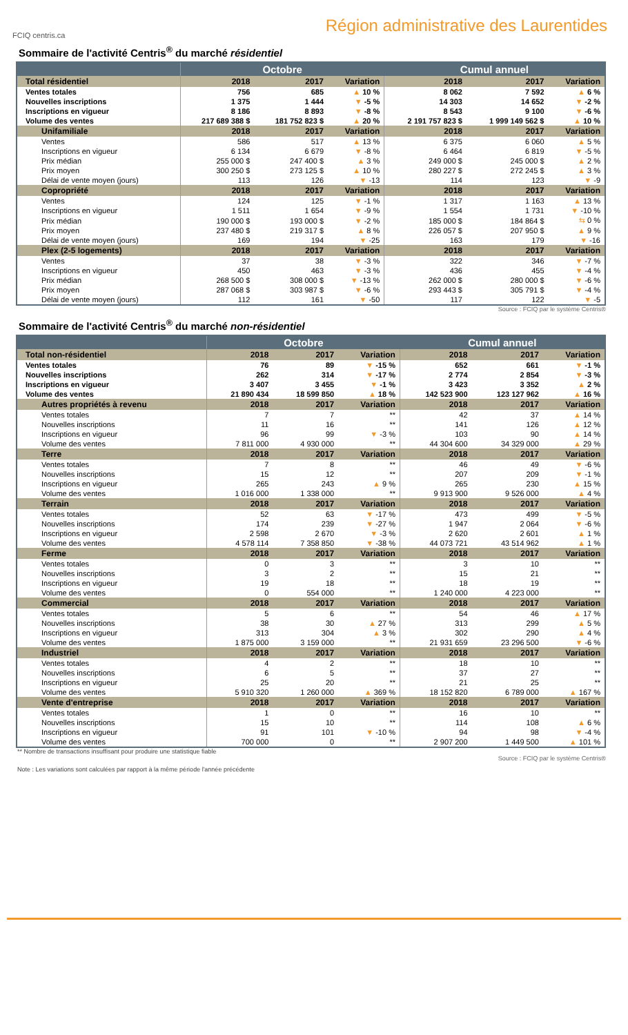FCIQ centris.ca
Région administrative des Laurentides
Sommaire de l'activité Centris<sup>®</sup> du marché résidentiel
| | Octobre | | | Cumul annuel | | |
| --- | --- | --- | --- | --- | --- | --- |
| Total résidentiel | 2018 | 2017 | Variation | 2018 | 2017 | Variation |
| Ventes totales | 756 | 685 | ▲ 10 % | 8 062 | 7 592 | ▲ 6 % |
| Nouvelles inscriptions | 1 375 | 1 444 | ▼ -5 % | 14 303 | 14 652 | ▼ -2 % |
| Inscriptions en vigueur | 8 186 | 8 893 | ▼ -8 % | 8 543 | 9 100 | ▼ -6 % |
| Volume des ventes | 217 689 388 $ | 181 752 823 $ | ▲ 20 % | 2 191 757 823 $ | 1 999 149 562 $ | ▲ 10 % |
| Unifamiliale | 2018 | 2017 | Variation | 2018 | 2017 | Variation |
| Ventes | 586 | 517 | ▲ 13 % | 6 375 | 6 060 | ▲ 5 % |
| Inscriptions en vigueur | 6 134 | 6 679 | ▼ -8 % | 6 464 | 6 819 | ▼ -5 % |
| Prix médian | 255 000 $ | 247 400 $ | ▲ 3 % | 249 000 $ | 245 000 $ | ▲ 2 % |
| Prix moyen | 300 250 $ | 273 125 $ | ▲ 10 % | 280 227 $ | 272 245 $ | ▲ 3 % |
| Délai de vente moyen (jours) | 113 | 126 | ▼ -13 | 114 | 123 | ▼ -9 |
| Copropriété | 2018 | 2017 | Variation | 2018 | 2017 | Variation |
| Ventes | 124 | 125 | ▼ -1 % | 1 317 | 1 163 | ▲ 13 % |
| Inscriptions en vigueur | 1 511 | 1 654 | ▼ -9 % | 1 554 | 1 731 | ▼ -10 % |
| Prix médian | 190 000 $ | 193 000 $ | ▼ -2 % | 185 000 $ | 184 864 $ | ⇆ 0 % |
| Prix moyen | 237 480 $ | 219 317 $ | ▲ 8 % | 226 057 $ | 207 950 $ | ▲ 9 % |
| Délai de vente moyen (jours) | 169 | 194 | ▼ -25 | 163 | 179 | ▼ -16 |
| Plex (2-5 logements) | 2018 | 2017 | Variation | 2018 | 2017 | Variation |
| Ventes | 37 | 38 | ▼ -3 % | 322 | 346 | ▼ -7 % |
| Inscriptions en vigueur | 450 | 463 | ▼ -3 % | 436 | 455 | ▼ -4 % |
| Prix médian | 268 500 $ | 308 000 $ | ▼ -13 % | 262 000 $ | 280 000 $ | ▼ -6 % |
| Prix moyen | 287 068 $ | 303 987 $ | ▼ -6 % | 293 443 $ | 305 791 $ | ▼ -4 % |
| Délai de vente moyen (jours) | 112 | 161 | ▼ -50 | 117 | 122 | ▼ -5 |
Source : FCIQ par le système Centris®
Sommaire de l'activité Centris<sup>®</sup> du marché non-résidentiel
| | Octobre | | | Cumul annuel | | |
| --- | --- | --- | --- | --- | --- | --- |
| Total non-résidentiel | 2018 | 2017 | Variation | 2018 | 2017 | Variation |
| Ventes totales | 76 | 89 | ▼ -15 % | 652 | 661 | ▼ -1 % |
| Nouvelles inscriptions | 262 | 314 | ▼ -17 % | 2 774 | 2 854 | ▼ -3 % |
| Inscriptions en vigueur | 3 407 | 3 455 | ▼ -1 % | 3 423 | 3 352 | ▲ 2 % |
| Volume des ventes | 21 890 434 | 18 599 850 | ▲ 18 % | 142 523 900 | 123 127 962 | ▲ 16 % |
| Autres propriétés à revenu | 2018 | 2017 | Variation | 2018 | 2017 | Variation |
| Ventes totales | 7 | 7 | ** | 42 | 37 | ▲ 14 % |
| Nouvelles inscriptions | 11 | 16 | ** | 141 | 126 | ▲ 12 % |
| Inscriptions en vigueur | 96 | 99 | ▼ -3 % | 103 | 90 | ▲ 14 % |
| Volume des ventes | 7 811 000 | 4 930 000 | ** | 44 304 600 | 34 329 000 | ▲ 29 % |
| Terre | 2018 | 2017 | Variation | 2018 | 2017 | Variation |
| Ventes totales | 7 | 8 | ** | 46 | 49 | ▼ -6 % |
| Nouvelles inscriptions | 15 | 12 | ** | 207 | 209 | ▼ -1 % |
| Inscriptions en vigueur | 265 | 243 | ▲ 9 % | 265 | 230 | ▲ 15 % |
| Volume des ventes | 1 016 000 | 1 338 000 | ** | 9 913 900 | 9 526 000 | ▲ 4 % |
| Terrain | 2018 | 2017 | Variation | 2018 | 2017 | Variation |
| Ventes totales | 52 | 63 | ▼ -17 % | 473 | 499 | ▼ -5 % |
| Nouvelles inscriptions | 174 | 239 | ▼ -27 % | 1 947 | 2 064 | ▼ -6 % |
| Inscriptions en vigueur | 2 598 | 2 670 | ▼ -3 % | 2 620 | 2 601 | ▲ 1 % |
| Volume des ventes | 4 578 114 | 7 358 850 | ▼ -38 % | 44 073 721 | 43 514 962 | ▲ 1 % |
| Ferme | 2018 | 2017 | Variation | 2018 | 2017 | Variation |
| Ventes totales | 0 | 3 | ** | 3 | 10 | ** |
| Nouvelles inscriptions | 3 | 2 | ** | 15 | 21 | ** |
| Inscriptions en vigueur | 19 | 18 | ** | 18 | 19 | ** |
| Volume des ventes | 0 | 554 000 | ** | 1 240 000 | 4 223 000 | ** |
| Commercial | 2018 | 2017 | Variation | 2018 | 2017 | Variation |
| Ventes totales | 5 | 6 | ** | 54 | 46 | ▲ 17 % |
| Nouvelles inscriptions | 38 | 30 | ▲ 27 % | 313 | 299 | ▲ 5 % |
| Inscriptions en vigueur | 313 | 304 | ▲ 3 % | 302 | 290 | ▲ 4 % |
| Volume des ventes | 1 875 000 | 3 159 000 | ** | 21 931 659 | 23 296 500 | ▼ -6 % |
| Industriel | 2018 | 2017 | Variation | 2018 | 2017 | Variation |
| Ventes totales | 4 | 2 | ** | 18 | 10 | ** |
| Nouvelles inscriptions | 6 | 5 | ** | 37 | 27 | ** |
| Inscriptions en vigueur | 25 | 20 | ** | 21 | 25 | ** |
| Volume des ventes | 5 910 320 | 1 260 000 | ▲ 369 % | 18 152 820 | 6 789 000 | ▲ 167 % |
| Vente d'entreprise | 2018 | 2017 | Variation | 2018 | 2017 | Variation |
| Ventes totales | 1 | 0 | ** | 16 | 10 | ** |
| Nouvelles inscriptions | 15 | 10 | ** | 114 | 108 | ▲ 6 % |
| Inscriptions en vigueur | 91 | 101 | ▼ -10 % | 94 | 98 | ▼ -4 % |
| Volume des ventes | 700 000 | 0 | ** | 2 907 200 | 1 449 500 | ▲ 101 % |
** Nombre de transactions insuffisant pour produire une statistique fiable
Source : FCIQ par le système Centris®
Note : Les variations sont calculées par rapport à la même période l'année précédente